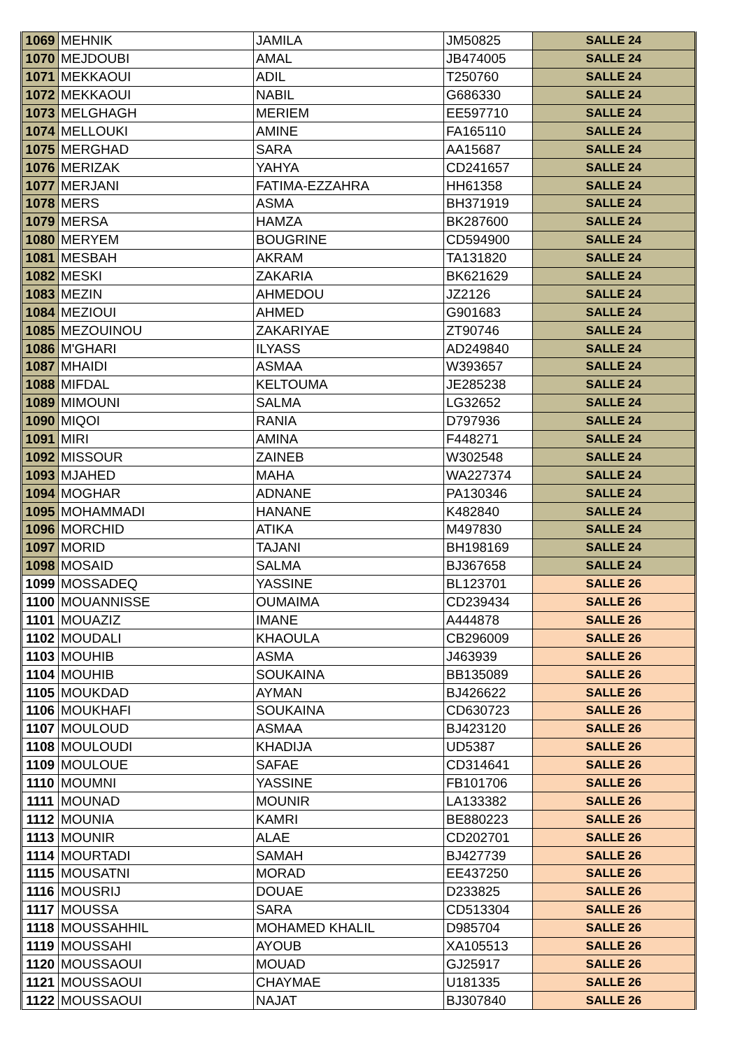| 1069 | MEHNIK | JAMILA | JM50825 | SALLE 24 |
| 1070 | MEJDOUBI | AMAL | JB474005 | SALLE 24 |
| 1071 | MEKKAOUI | ADIL | T250760 | SALLE 24 |
| 1072 | MEKKAOUI | NABIL | G686330 | SALLE 24 |
| 1073 | MELGHAGH | MERIEM | EE597710 | SALLE 24 |
| 1074 | MELLOUKI | AMINE | FA165110 | SALLE 24 |
| 1075 | MERGHAD | SARA | AA15687 | SALLE 24 |
| 1076 | MERIZAK | YAHYA | CD241657 | SALLE 24 |
| 1077 | MERJANI | FATIMA-EZZAHRA | HH61358 | SALLE 24 |
| 1078 | MERS | ASMA | BH371919 | SALLE 24 |
| 1079 | MERSA | HAMZA | BK287600 | SALLE 24 |
| 1080 | MERYEM | BOUGRINE | CD594900 | SALLE 24 |
| 1081 | MESBAH | AKRAM | TA131820 | SALLE 24 |
| 1082 | MESKI | ZAKARIA | BK621629 | SALLE 24 |
| 1083 | MEZIN | AHMEDOU | JZ2126 | SALLE 24 |
| 1084 | MEZIOUI | AHMED | G901683 | SALLE 24 |
| 1085 | MEZOUINOU | ZAKARIYAE | ZT90746 | SALLE 24 |
| 1086 | M'GHARI | ILYASS | AD249840 | SALLE 24 |
| 1087 | MHAIDI | ASMAA | W393657 | SALLE 24 |
| 1088 | MIFDAL | KELTOUMA | JE285238 | SALLE 24 |
| 1089 | MIMOUNI | SALMA | LG32652 | SALLE 24 |
| 1090 | MIQOI | RANIA | D797936 | SALLE 24 |
| 1091 | MIRI | AMINA | F448271 | SALLE 24 |
| 1092 | MISSOUR | ZAINEB | W302548 | SALLE 24 |
| 1093 | MJAHED | MAHA | WA227374 | SALLE 24 |
| 1094 | MOGHAR | ADNANE | PA130346 | SALLE 24 |
| 1095 | MOHAMMADI | HANANE | K482840 | SALLE 24 |
| 1096 | MORCHID | ATIKA | M497830 | SALLE 24 |
| 1097 | MORID | TAJANI | BH198169 | SALLE 24 |
| 1098 | MOSAID | SALMA | BJ367658 | SALLE 24 |
| 1099 | MOSSADEQ | YASSINE | BL123701 | SALLE 26 |
| 1100 | MOUANNISSE | OUMAIMA | CD239434 | SALLE 26 |
| 1101 | MOUAZIZ | IMANE | A444878 | SALLE 26 |
| 1102 | MOUDALI | KHAOULA | CB296009 | SALLE 26 |
| 1103 | MOUHIB | ASMA | J463939 | SALLE 26 |
| 1104 | MOUHIB | SOUKAINA | BB135089 | SALLE 26 |
| 1105 | MOUKDAD | AYMAN | BJ426622 | SALLE 26 |
| 1106 | MOUKHAFI | SOUKAINA | CD630723 | SALLE 26 |
| 1107 | MOULOUD | ASMAA | BJ423120 | SALLE 26 |
| 1108 | MOULOUDI | KHADIJA | UD5387 | SALLE 26 |
| 1109 | MOULOUE | SAFAE | CD314641 | SALLE 26 |
| 1110 | MOUMNI | YASSINE | FB101706 | SALLE 26 |
| 1111 | MOUNAD | MOUNIR | LA133382 | SALLE 26 |
| 1112 | MOUNIA | KAMRI | BE880223 | SALLE 26 |
| 1113 | MOUNIR | ALAE | CD202701 | SALLE 26 |
| 1114 | MOURTADI | SAMAH | BJ427739 | SALLE 26 |
| 1115 | MOUSATNI | MORAD | EE437250 | SALLE 26 |
| 1116 | MOUSRIJ | DOUAE | D233825 | SALLE 26 |
| 1117 | MOUSSA | SARA | CD513304 | SALLE 26 |
| 1118 | MOUSSAHHIL | MOHAMED KHALIL | D985704 | SALLE 26 |
| 1119 | MOUSSAHI | AYOUB | XA105513 | SALLE 26 |
| 1120 | MOUSSAOUI | MOUAD | GJ25917 | SALLE 26 |
| 1121 | MOUSSAOUI | CHAYMAE | U181335 | SALLE 26 |
| 1122 | MOUSSAOUI | NAJAT | BJ307840 | SALLE 26 |